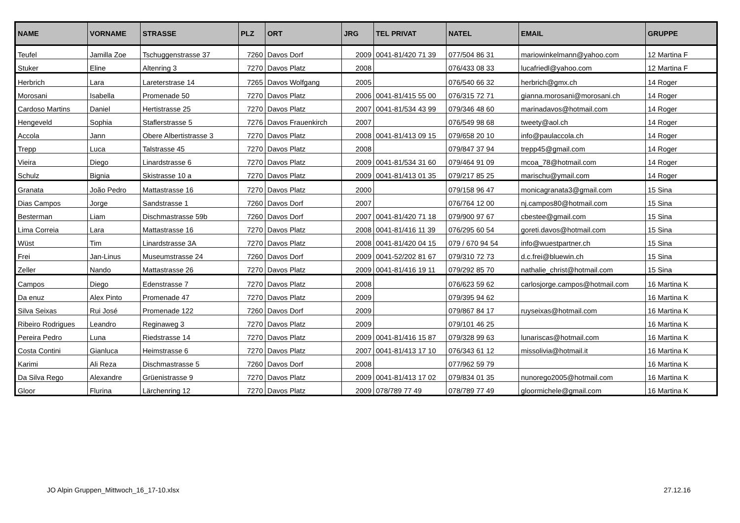| NAME | VORNAME | STRASSE | PLZ | ORT | JRG | TEL PRIVAT | NATEL | EMAIL | GRUPPE |
| --- | --- | --- | --- | --- | --- | --- | --- | --- | --- |
| Teufel | Jamilla Zoe | Tschuggenstrasse 37 | 7260 | Davos Dorf | 2009 | 0041-81/420 71 39 | 077/504 86 31 | mariowinkelmann@yahoo.com | 12 Martina F |
| Stuker | Eline | Altenring 3 | 7270 | Davos Platz | 2008 | | 076/433 08 33 | lucafriedl@yahoo.com | 12 Martina F |
| Herbrich | Lara | Lareterstrase 14 | 7265 | Davos Wolfgang | 2005 | | 076/540 66 32 | herbrich@gmx.ch | 14 Roger |
| Morosani | Isabella | Promenade 50 | 7270 | Davos Platz | 2006 | 0041-81/415 55 00 | 076/315 72 71 | gianna.morosani@morosani.ch | 14 Roger |
| Cardoso Martins | Daniel | Hertistrasse 25 | 7270 | Davos Platz | 2007 | 0041-81/534 43 99 | 079/346 48 60 | marinadavos@hotmail.com | 14 Roger |
| Hengeveld | Sophia | Staflerstrasse 5 | 7276 | Davos Frauenkirch | 2007 | | 076/549 98 68 | tweety@aol.ch | 14 Roger |
| Accola | Jann | Obere Albertistrasse 3 | 7270 | Davos Platz | 2008 | 0041-81/413 09 15 | 079/658 20 10 | info@paulaccola.ch | 14 Roger |
| Trepp | Luca | Talstrasse 45 | 7270 | Davos Platz | 2008 | | 079/847 37 94 | trepp45@gmail.com | 14 Roger |
| Vieira | Diego | Linardstrasse 6 | 7270 | Davos Platz | 2009 | 0041-81/534 31 60 | 079/464 91 09 | mcoa_78@hotmail.com | 14 Roger |
| Schulz | Bignia | Skistrasse 10 a | 7270 | Davos Platz | 2009 | 0041-81/413 01 35 | 079/217 85 25 | marischu@ymail.com | 14 Roger |
| Granata | João Pedro | Mattastrasse 16 | 7270 | Davos Platz | 2000 | | 079/158 96 47 | monicagranata3@gmail.com | 15 Sina |
| Dias Campos | Jorge | Sandstrasse 1 | 7260 | Davos Dorf | 2007 | | 076/764 12 00 | nj.campos80@hotmail.com | 15 Sina |
| Besterman | Liam | Dischmastrasse 59b | 7260 | Davos Dorf | 2007 | 0041-81/420 71 18 | 079/900 97 67 | cbestee@gmail.com | 15 Sina |
| Lima Correia | Lara | Mattastrasse 16 | 7270 | Davos Platz | 2008 | 0041-81/416 11 39 | 076/295 60 54 | goreti.davos@hotmail.com | 15 Sina |
| Wüst | Tim | Linardstrasse 3A | 7270 | Davos Platz | 2008 | 0041-81/420 04 15 | 079 / 670 94 54 | info@wuestpartner.ch | 15 Sina |
| Frei | Jan-Linus | Museumstrasse 24 | 7260 | Davos Dorf | 2009 | 0041-52/202 81 67 | 079/310 72 73 | d.c.frei@bluewin.ch | 15 Sina |
| Zeller | Nando | Mattastrasse 26 | 7270 | Davos Platz | 2009 | 0041-81/416 19 11 | 079/292 85 70 | nathalie_christ@hotmail.com | 15 Sina |
| Campos | Diego | Edenstrasse 7 | 7270 | Davos Platz | 2008 | | 076/623 59 62 | carlosjorge.campos@hotmail.com | 16 Martina K |
| Da enuz | Alex Pinto | Promenade 47 | 7270 | Davos Platz | 2009 | | 079/395 94 62 | | 16 Martina K |
| Silva Seixas | Rui José | Promenade 122 | 7260 | Davos Dorf | 2009 | | 079/867 84 17 | ruyseixas@hotmail.com | 16 Martina K |
| Ribeiro Rodrigues | Leandro | Reginaweg 3 | 7270 | Davos Platz | 2009 | | 079/101 46 25 | | 16 Martina K |
| Pereira Pedro | Luna | Riedstrasse 14 | 7270 | Davos Platz | 2009 | 0041-81/416 15 87 | 079/328 99 63 | lunariscas@hotmail.com | 16 Martina K |
| Costa Contini | Gianluca | Heimstrasse 6 | 7270 | Davos Platz | 2007 | 0041-81/413 17 10 | 076/343 61 12 | missolivia@hotmail.it | 16 Martina K |
| Karimi | Ali Reza | Dischmastrasse 5 | 7260 | Davos Dorf | 2008 | | 077/962 59 79 | | 16 Martina K |
| Da Silva Rego | Alexandre | Grüenistrasse 9 | 7270 | Davos Platz | 2009 | 0041-81/413 17 02 | 079/834 01 35 | nunorego2005@hotmail.com | 16 Martina K |
| Gloor | Flurina | Lärchenring 12 | 7270 | Davos Platz | 2009 | 078/789 77 49 | 078/789 77 49 | gloormichele@gmail.com | 16 Martina K |
JO Alpin Gruppen_Mittwoch_16_17-10.xlsx 27.12.16